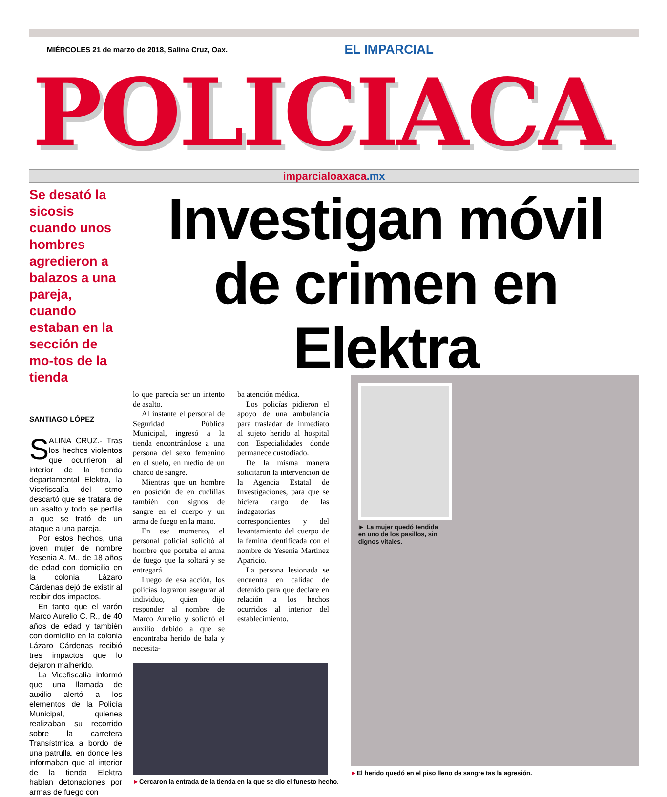MIÉRCOLES 21 de marzo de 2018, Salina Cruz, Oax.
EL IMPARCIAL
POLICIACA
imparcialoaxaca.mx
Se desató la sicosis cuando unos hombres agredieron a balazos a una pareja, cuando estaban en la sección de mo-tos de la tienda
SANTIAGO LÓPEZ
SALINA CRUZ.- Tras los hechos violentos que ocurrieron al interior de la tienda departamental Elektra, la Vicefiscalía del Istmo descartó que se tratara de un asalto y todo se perfila a que se trató de un ataque a una pareja.
Por estos hechos, una joven mujer de nombre Yesenia A. M., de 18 años de edad con domicilio en la colonia Lázaro Cárdenas dejó de existir al recibir dos impactos.
En tanto que el varón Marco Aurelio C. R., de 40 años de edad y también con domicilio en la colonia Lázaro Cárdenas recibió tres impactos que lo dejaron malherido.
La Vicefiscalía informó que una llamada de auxilio alertó a los elementos de la Policía Municipal, quienes realizaban su recorrido sobre la carretera Transístmica a bordo de una patrulla, en donde les informaban que al interior de la tienda Elektra habían detonaciones por armas de fuego con
Investigan móvil de crimen en Elektra
lo que parecía ser un intento de asalto.
Al instante el personal de Seguridad Pública Municipal, ingresó a la tienda encontrándose a una persona del sexo femenino en el suelo, en medio de un charco de sangre.
Mientras que un hombre en posición de en cuclillas también con signos de sangre en el cuerpo y un arma de fuego en la mano.
En ese momento, el personal policial solicitó al hombre que portaba el arma de fuego que la soltará y se entregará.
Luego de esa acción, los policías lograron asegurar al individuo, quien dijo responder al nombre de Marco Aurelio y solicitó el auxilio debido a que se encontraba herido de bala y necesita-
ba atención médica.
Los policías pidieron el apoyo de una ambulancia para trasladar de inmediato al sujeto herido al hospital con Especialidades donde permanece custodiado.
De la misma manera solicitaron la intervención de la Agencia Estatal de Investigaciones, para que se hiciera cargo de las indagatorias correspondientes y del levantamiento del cuerpo de la fémina identificada con el nombre de Yesenia Martínez Aparicio.
La persona lesionada se encuentra en calidad de detenido para que declare en relación a los hechos ocurridos al interior del establecimiento.
►Cercaron la entrada de la tienda en la que se dio el funesto hecho.
► La mujer quedó tendida en uno de los pasillos, sin dignos vitales.
►El herido quedó en el piso lleno de sangre tas la agresión.